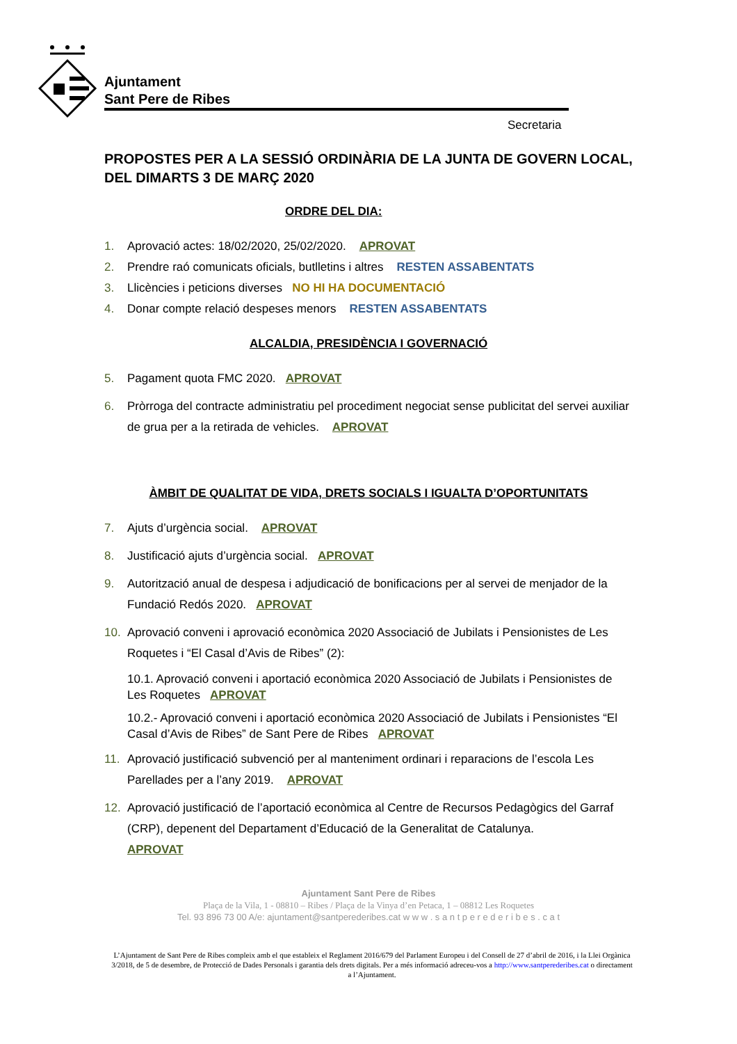Ajuntament
Sant Pere de Ribes
Secretaria
PROPOSTES PER A LA SESSIÓ ORDINÀRIA DE LA JUNTA DE GOVERN LOCAL, DEL DIMARTS 3 DE MARÇ 2020
ORDRE DEL DIA:
1. Aprovació actes: 18/02/2020, 25/02/2020. APROVAT
2. Prendre raó comunicats oficials, butlletins i altres RESTEN ASSABENTATS
3. Llicències i peticions diverses NO HI HA DOCUMENTACIÓ
4. Donar compte relació despeses menors RESTEN ASSABENTATS
ALCALDIA, PRESIDÈNCIA I GOVERNACIÓ
5. Pagament quota FMC 2020. APROVAT
6. Pròrroga del contracte administratiu pel procediment negociat sense publicitat del servei auxiliar de grua per a la retirada de vehicles. APROVAT
ÀMBIT DE QUALITAT DE VIDA, DRETS SOCIALS I IGUALTA D’OPORTUNITATS
7. Ajuts d’urgència social. APROVAT
8. Justificació ajuts d’urgència social. APROVAT
9. Autorització anual de despesa i adjudicació de bonificacions per al servei de menjador de la Fundació Redós 2020. APROVAT
10. Aprovació conveni i aprovació econòmica 2020 Associació de Jubilats i Pensionistes de Les Roquetes i “El Casal d’Avis de Ribes” (2):
10.1. Aprovació conveni i aportació econòmica 2020 Associació de Jubilats i Pensionistes de Les Roquetes APROVAT
10.2.- Aprovació conveni i aportació econòmica 2020 Associació de Jubilats i Pensionistes “El Casal d’Avis de Ribes” de Sant Pere de Ribes APROVAT
11. Aprovació justificació subvenció per al manteniment ordinari i reparacions de l’escola Les Parellades per a l’any 2019. APROVAT
12. Aprovació justificació de l’aportació econòmica al Centre de Recursos Pedagògics del Garraf (CRP), depenent del Departament d’Educació de la Generalitat de Catalunya.
APROVAT
Ajuntament Sant Pere de Ribes
Plaça de la Vila, 1 - 08810 – Ribes / Plaça de la Vinya d’en Petaca, 1 – 08812 Les Roquetes
Tel. 93 896 73 00 A/e: ajuntament@santperederibes.cat w w w . s a n t p e r e d e r i b e s . c a t
L’Ajuntament de Sant Pere de Ribes compleix amb el que estableix el Reglament 2016/679 del Parlament Europeu i del Consell de 27 d’abril de 2016, i la Llei Orgànica 3/2018, de 5 de desembre, de Protecció de Dades Personals i garantia dels drets digitals. Per a més informació adreceu-vos a http://www.santperederibes.cat o directament a l’Ajuntament.